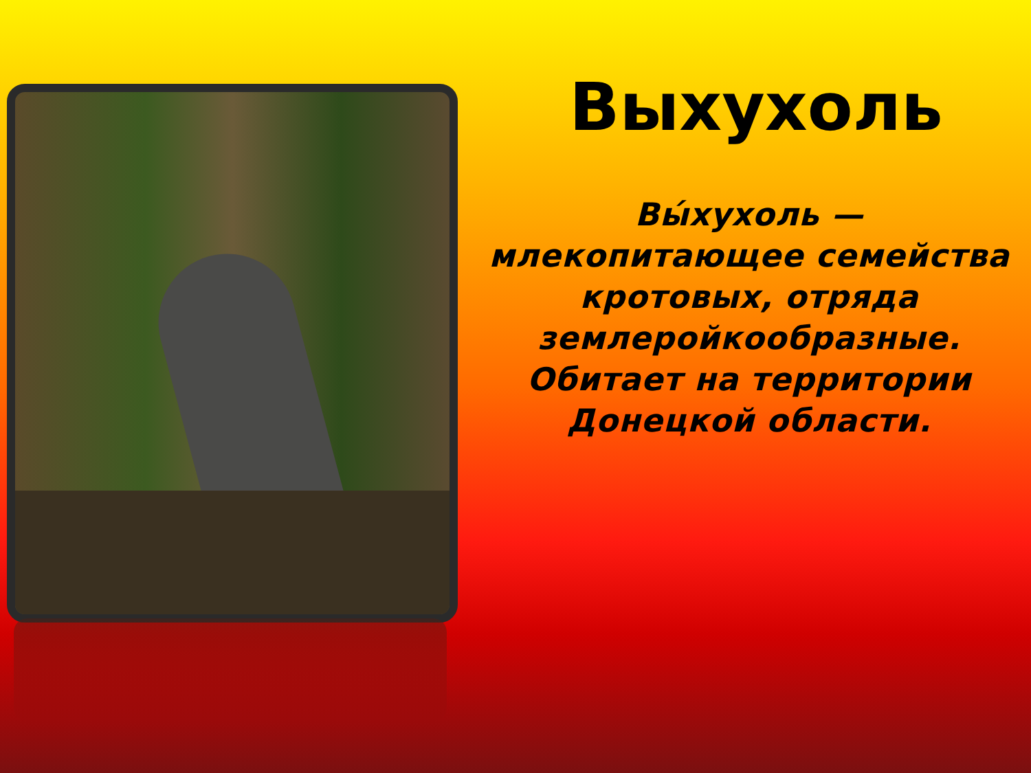Выхухоль
Вы́хухоль — млекопитающее семейства кротовых, отряда землеройкообразные. Обитает на территории Донецкой области.